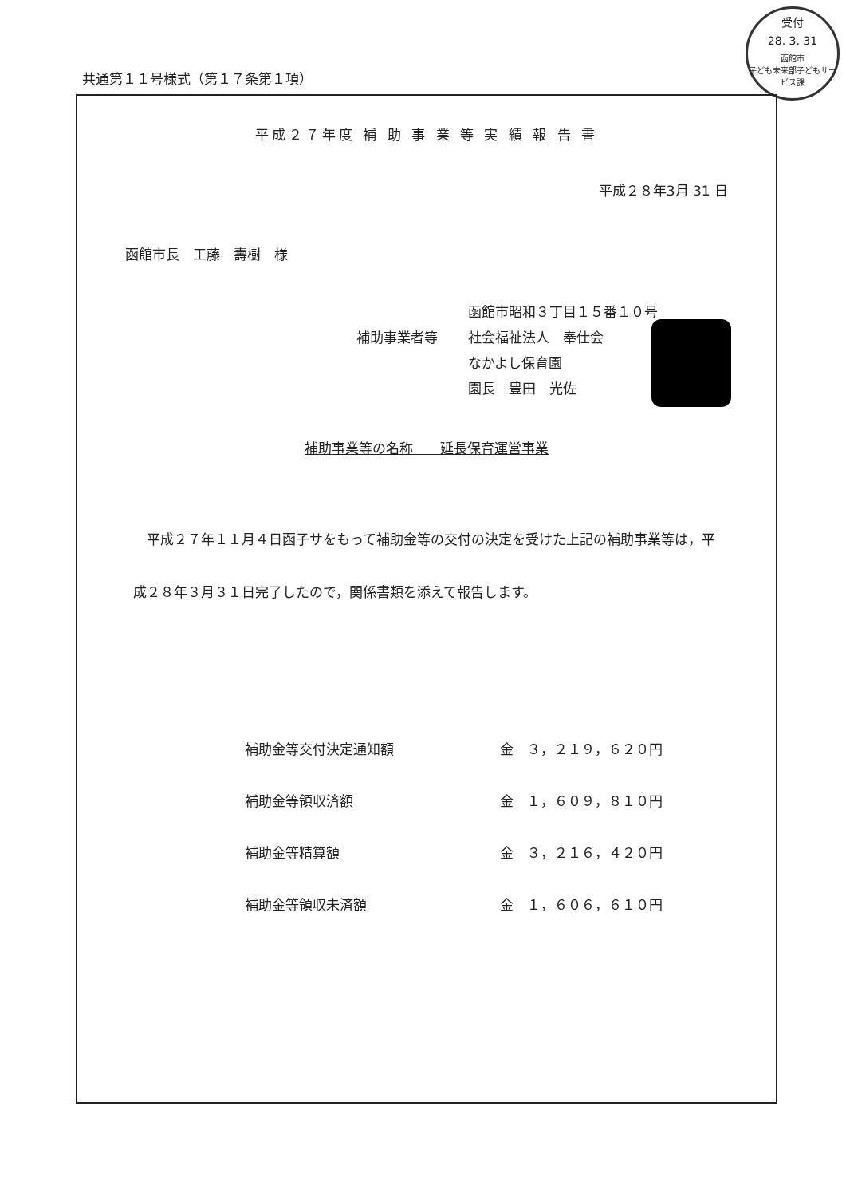受付
28. 3. 31
函館市
子ども未来部子どもサービス課
共通第１１号様式（第１７条第１項）
平成２７年度 補 助 事 業 等 実 績 報 告 書
平成２８年3月 31 日
函館市長　工藤　壽樹　様
函館市昭和３丁目１５番１０号
補助事業者等 社会福祉法人　奉仕会
なかよし保育園
園長　豊田　光佐
補助事業等の名称　　延長保育運営事業
　平成２７年１１月４日函子サをもって補助金等の交付の決定を受けた上記の補助事業等は，平成２８年３月３１日完了したので，関係書類を添えて報告します。
| 補助金等交付決定通知額 | 金 ３，２１９，６２０円 |
| 補助金等領収済額 | 金 １，６０９，８１０円 |
| 補助金等精算額 | 金 ３，２１６，４２０円 |
| 補助金等領収未済額 | 金 １，６０６，６１０円 |